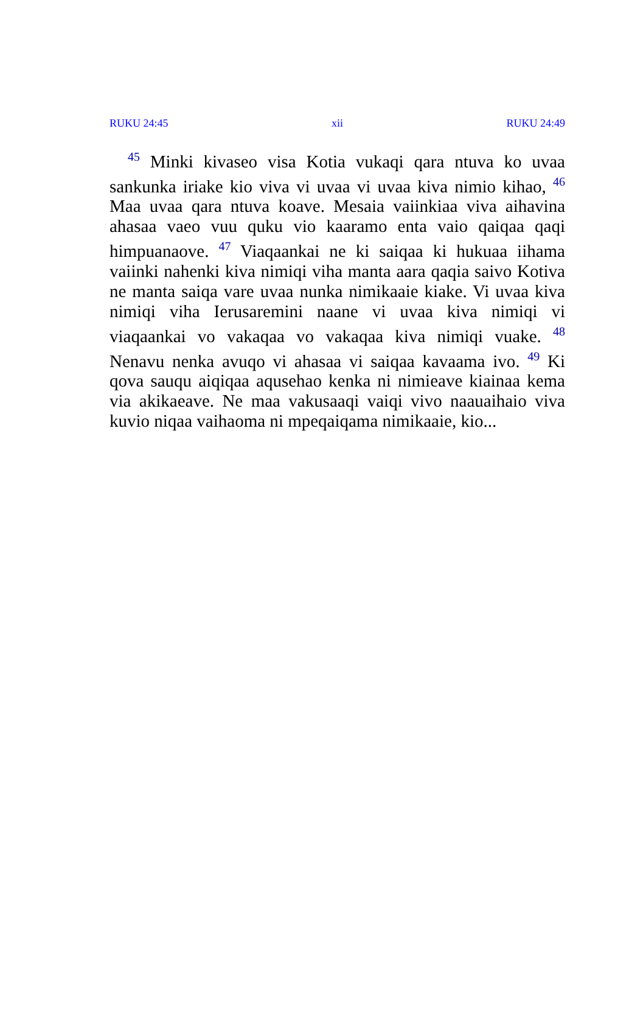RUKU 24:45 xii RUKU 24:49
<sup>45</sup> Minki kivaseo visa Kotia vukaqi qara ntuva ko uvaa sankunka iriake kio viva vi uvaa vi uvaa kiva nimio kihao, <sup>46</sup> Maa uvaa qara ntuva koave. Mesaia vaiinkiaa viva aihavina ahasaa vaeo vuu quku vio kaaramo enta vaio qaiqaa qaqi himpuanaove. <sup>47</sup> Viaqaankai ne ki saiqaa ki hukuaa iihama vaiinki nahenki kiva nimiqi viha manta aara qaqia saivo Kotiva ne manta saiqa vare uvaa nunka nimikaaie kiake. Vi uvaa kiva nimiqi viha Ierusaremini naane vi uvaa kiva nimiqi vi viaqaankai vo vakaqaa vo vakaqaa kiva nimiqi vuake. <sup>48</sup> Nenavu nenka avuqo vi ahasaa vi saiqaa kavaama ivo. <sup>49</sup> Ki qova sauqu aiqiqaa aqusehao kenka ni nimieave kiainaa kema via akikaeave. Ne maa vakusaaqi vaiqi vivo naauaihaio viva kuvio niqaa vaihaoma ni mpeqaiqama nimikaaie, kio...